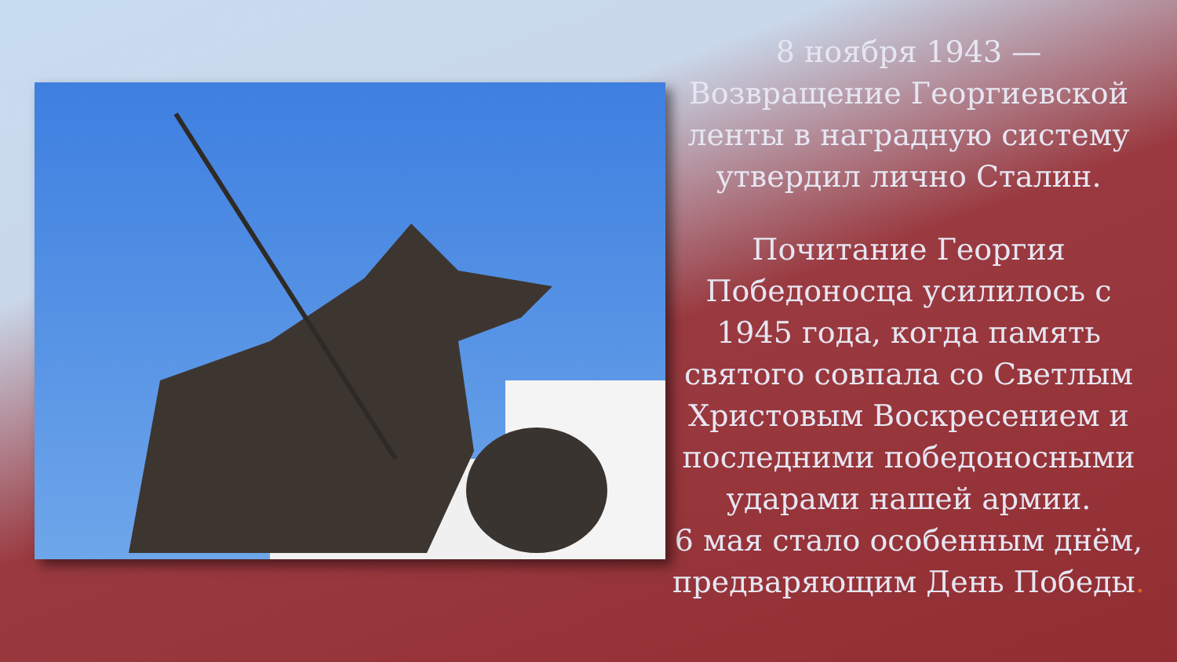8 ноября 1943 — Возвращение Георгиевской ленты в наградную систему утвердил лично Сталин.
Почитание Георгия Победоносца усилилось с 1945 года, когда память святого совпала со Светлым Христовым Воскресением и последними победоносными ударами нашей армии.
6 мая стало особенным днём, предваряющим День Победы.